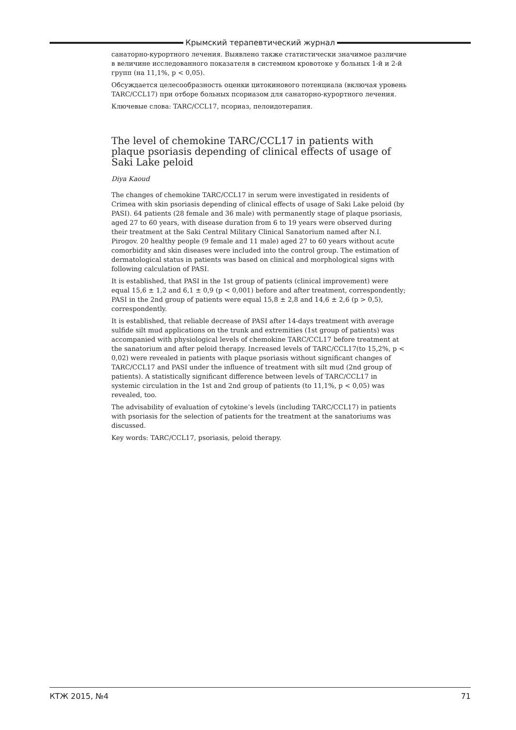Крымский терапевтический журнал
санаторно-курортного лечения. Выявлено также статистически значимое различие в величине исследованного показателя в системном кровотоке у больных 1-й и 2-й групп (на 11,1%, p < 0,05).
Обсуждается целесообразность оценки цитокинового потенциала (включая уровень TARC/CCL17) при отборе больных псориазом для санаторно-курортного лечения.
Ключевые слова: TARC/CCL17, псориаз, пелоидотерапия.
The level of chemokine TARC/CCL17 in patients with plaque psoriasis depending of clinical effects of usage of Saki Lake peloid
Diya Kaoud
The changes of chemokine TARC/CCL17 in serum were investigated in residents of Crimea with skin psoriasis depending of clinical effects of usage of Saki Lake peloid (by PASI). 64 patients (28 female and 36 male) with permanently stage of plaque psoriasis, aged 27 to 60 years, with disease duration from 6 to 19 years were observed during their treatment at the Saki Central Military Clinical Sanatorium named after N.I. Pirogov. 20 healthy people (9 female and 11 male) aged 27 to 60 years without acute comorbidity and skin diseases were included into the control group. The estimation of dermatological status in patients was based on clinical and morphological signs with following calculation of PASI.
It is established, that PASI in the 1st group of patients (clinical improvement) were equal 15,6 ± 1,2 and 6,1 ± 0,9 (p < 0,001) before and after treatment, correspondently; PASI in the 2nd group of patients were equal 15,8 ± 2,8 and 14,6 ± 2,6 (p > 0,5), correspondently.
It is established, that reliable decrease of PASI after 14-days treatment with average sulfide silt mud applications on the trunk and extremities (1st group of patients) was accompanied with physiological levels of chemokine TARC/CCL17 before treatment at the sanatorium and after peloid therapy. Increased levels of TARC/CCL17(to 15,2%, p < 0,02) were revealed in patients with plaque psoriasis without significant changes of TARC/CCL17 and PASI under the influence of treatment with silt mud (2nd group of patients). A statistically significant difference between levels of TARC/CCL17 in systemic circulation in the 1st and 2nd group of patients (to 11,1%, p < 0,05) was revealed, too.
The advisability of evaluation of cytokine’s levels (including TARC/CCL17) in patients with psoriasis for the selection of patients for the treatment at the sanatoriums was discussed.
Key words: TARC/CCL17, psoriasis, peloid therapy.
КТЖ 2015, №4 71